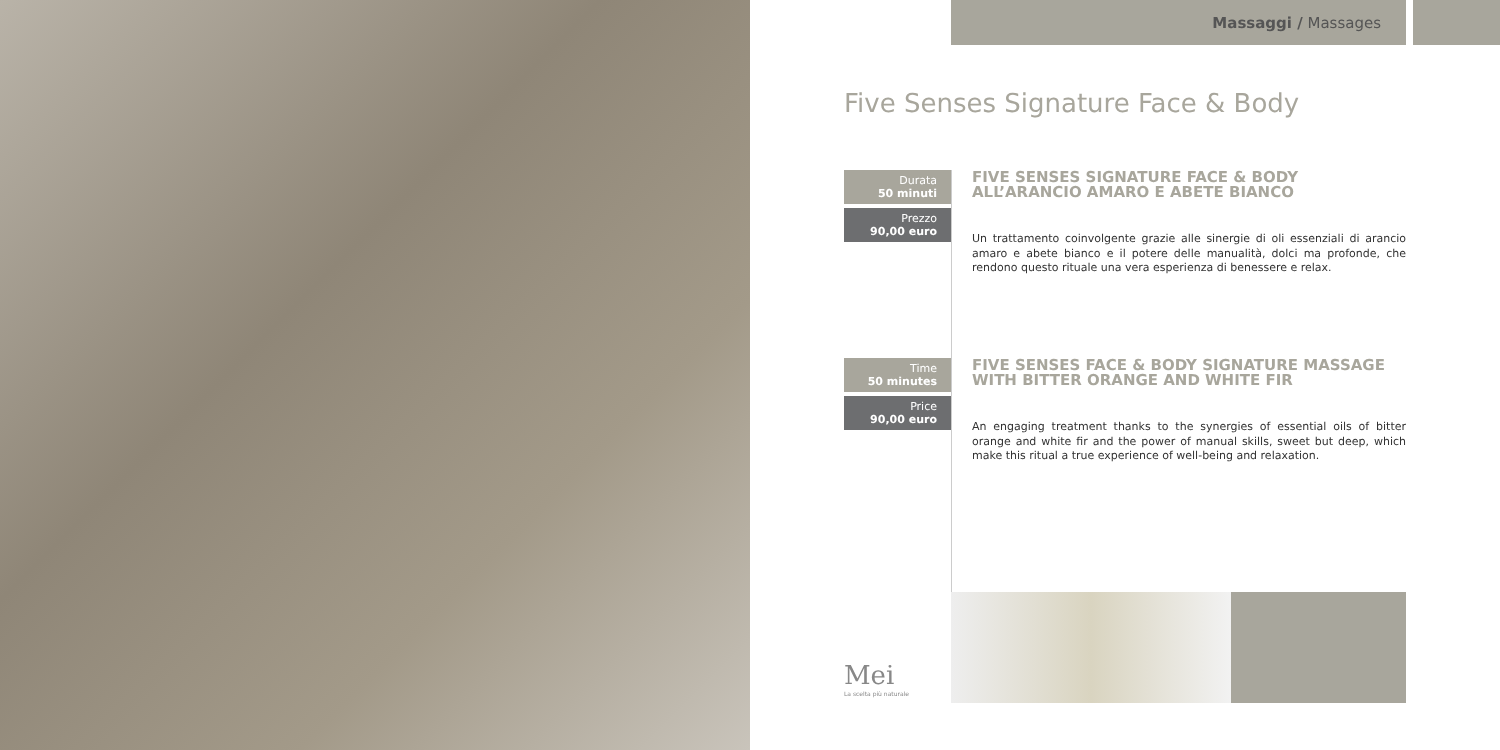Massaggi / Massages
Five Senses Signature Face & Body
Durata
50 minuti
Prezzo
90,00 euro
FIVE SENSES SIGNATURE FACE & BODY
ALL’ARANCIO AMARO E ABETE BIANCO
Un trattamento coinvolgente grazie alle sinergie di oli essenziali di arancio amaro e abete bianco e il potere delle manualità, dolci ma profonde, che rendono questo rituale una vera esperienza di benessere e relax.
Time
50 minutes
Price
90,00 euro
FIVE SENSES FACE & BODY SIGNATURE MASSAGE
WITH BITTER ORANGE AND WHITE FIR
An engaging treatment thanks to the synergies of essential oils of bitter orange and white fir and the power of manual skills, sweet but deep, which make this ritual a true experience of well-being and relaxation.
Mei
La scelta più naturale